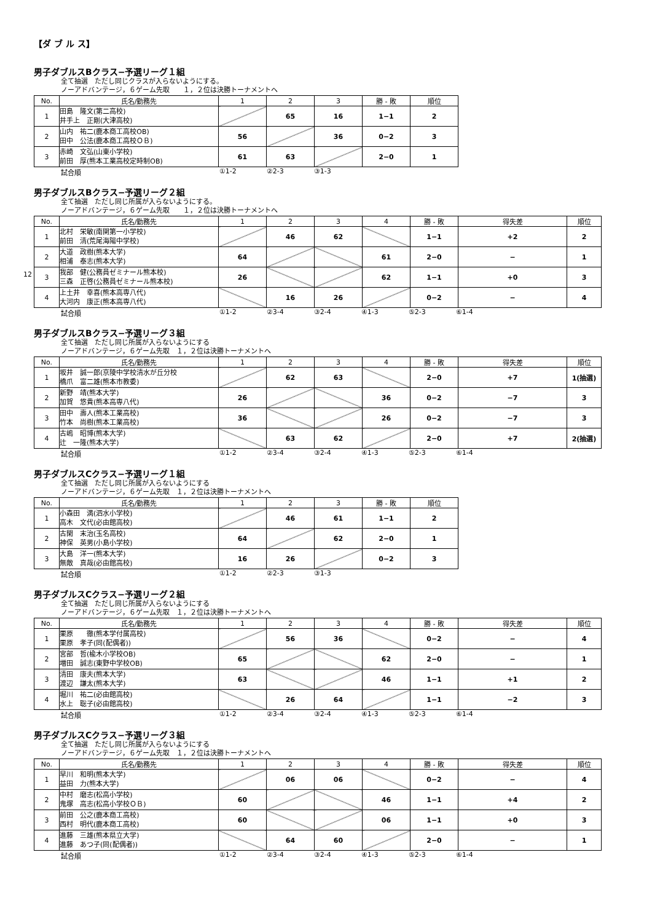【ダ ブ ル ス】
男子ダブルスBクラス−予選リーグ１組
全て抽選　ただし同じクラスが入らないようにする。
ノーアドバンテージ，６ゲーム先取　　１，２位は決勝トーナメントへ
| No. | 氏名/勤務先 | 1 | 2 | 3 | 勝 - 敗 | 順位 |
| --- | --- | --- | --- | --- | --- | --- |
| 1 | 田島 隆文(第二高校) 井手上 正剛(大津高校) | | 65 | 16 | 1−1 | 2 |
| 2 | 山内 祐二(鹿本商工高校OB) 田中 公法(鹿本商工高校ＯＢ) | 56 | | 36 | 0−2 | 3 |
| 3 | 赤崎 文弘(山東小学校) 前田 厚(熊本工業高校定時制OB) | 61 | 63 | | 2−0 | 1 |
試合順 ①1-2 ②2-3 ③1-3
男子ダブルスBクラス−予選リーグ２組
全て抽選　ただし同じ所属が入らないようにする。
ノーアドバンテージ，６ゲーム先取　　１，２位は決勝トーナメントへ
| No. | 氏名/勤務先 | 1 | 2 | 3 | 4 | 勝 - 敗 | 得失差 | 順位 |
| --- | --- | --- | --- | --- | --- | --- | --- | --- |
| 1 | 北村 栄敏(南関第一小学校) 前田 清(荒尾海陽中学校) | | 46 | 62 | | 1−1 | +2 | 2 |
| 2 | 大道 政樹(熊本大学) 相浦 泰志(熊本大学) | 64 | | | 61 | 2−0 | − | 1 |
| 3 | 我部 健(公務員ゼミナール熊本校) 三森 正啓(公務員ゼミナール熊本校) | 26 | | | 62 | 1−1 | +0 | 3 |
| 4 | 上土井 幸喜(熊本高専八代) 大河内 康正(熊本高専八代) | | 16 | 26 | | 0−2 | − | 4 |
試合順 ①1-2 ②3-4 ③2-4 ④1-3 ⑤2-3 ⑥1-4
12
男子ダブルスBクラス−予選リーグ３組
全て抽選　ただし同じ所属が入らないようにする
ノーアドバンテージ，６ゲーム先取　１，２位は決勝トーナメントへ
| No. | 氏名/勤務先 | 1 | 2 | 3 | 4 | 勝 - 敗 | 得失差 | 順位 |
| --- | --- | --- | --- | --- | --- | --- | --- | --- |
| 1 | 坂井 誠一郎(京陵中学校清水が丘分校 橋爪 富二雄(熊本市教委) | | 62 | 63 | | 2−0 | +7 | 1(抽選) |
| 2 | 新野 靖(熊本大学) 加賀 悠貴(熊本高専八代) | 26 | | | 36 | 0−2 | −7 | 3 |
| 3 | 田中 壽人(熊本工業高校) 竹本 尚樹(熊本工業高校) | 36 | | | 26 | 0−2 | −7 | 3 |
| 4 | 古嶋 昭博(熊本大学) 辻 一隆(熊本大学) | | 63 | 62 | | 2−0 | +7 | 2(抽選) |
試合順 ①1-2 ②3-4 ③2-4 ④1-3 ⑤2-3 ⑥1-4
男子ダブルスCクラス−予選リーグ１組
全て抽選　ただし同じ所属が入らないようにする
ノーアドバンテージ，６ゲーム先取　１，２位は決勝トーナメントへ
| No. | 氏名/勤務先 | 1 | 2 | 3 | 勝 - 敗 | 順位 |
| --- | --- | --- | --- | --- | --- | --- |
| 1 | 小森田 満(泗水小学校) 高木 文代(必由館高校) | | 46 | 61 | 1−1 | 2 |
| 2 | 古閑 末治(玉名高校) 神保 英男(小島小学校) | 64 | | 62 | 2−0 | 1 |
| 3 | 大島 洋一(熊本大学) 無敵 真哉(必由館高校) | 16 | 26 | | 0−2 | 3 |
試合順 ①1-2 ②2-3 ③1-3
男子ダブルスCクラス−予選リーグ２組
全て抽選　ただし同じ所属が入らないようにする
ノーアドバンテージ，６ゲーム先取　１，２位は決勝トーナメントへ
| No. | 氏名/勤務先 | 1 | 2 | 3 | 4 | 勝 - 敗 | 得失差 | 順位 |
| --- | --- | --- | --- | --- | --- | --- | --- | --- |
| 1 | 栗原 徹(熊本学付属高校) 栗原 孝子(同(配偶者)) | | 56 | 36 | | 0−2 | − | 4 |
| 2 | 宮部 哲(楡木小学校OB) 増田 誠志(東野中学校OB) | 65 | | | 62 | 2−0 | − | 1 |
| 3 | 清田 康夫(熊本大学) 渡辺 謙太(熊本大学) | 63 | | | 46 | 1−1 | +1 | 2 |
| 4 | 堀川 祐二(必由館高校) 水上 聡子(必由館高校) | | 26 | 64 | | 1−1 | −2 | 3 |
試合順 ①1-2 ②3-4 ③2-4 ④1-3 ⑤2-3 ⑥1-4
男子ダブルスCクラス−予選リーグ３組
全て抽選　ただし同じ所属が入らないようにする
ノーアドバンテージ，６ゲーム先取　１，２位は決勝トーナメントへ
| No. | 氏名/勤務先 | 1 | 2 | 3 | 4 | 勝 - 敗 | 得失差 | 順位 |
| --- | --- | --- | --- | --- | --- | --- | --- | --- |
| 1 | 早川 和明(熊本大学) 益田 力(熊本大学) | | 06 | 06 | | 0−2 | − | 4 |
| 2 | 中村 磨志(松高小学校) 鬼塚 高志(松高小学校ＯＢ) | 60 | | | 46 | 1−1 | +4 | 2 |
| 3 | 前田 公之(鹿本商工高校) 西村 明代(鹿本商工高校) | 60 | | | 06 | 1−1 | +0 | 3 |
| 4 | 進藤 三雄(熊本県立大学) 進藤 あつ子(同(配偶者)) | | 64 | 60 | | 2−0 | − | 1 |
試合順 ①1-2 ②3-4 ③2-4 ④1-3 ⑤2-3 ⑥1-4